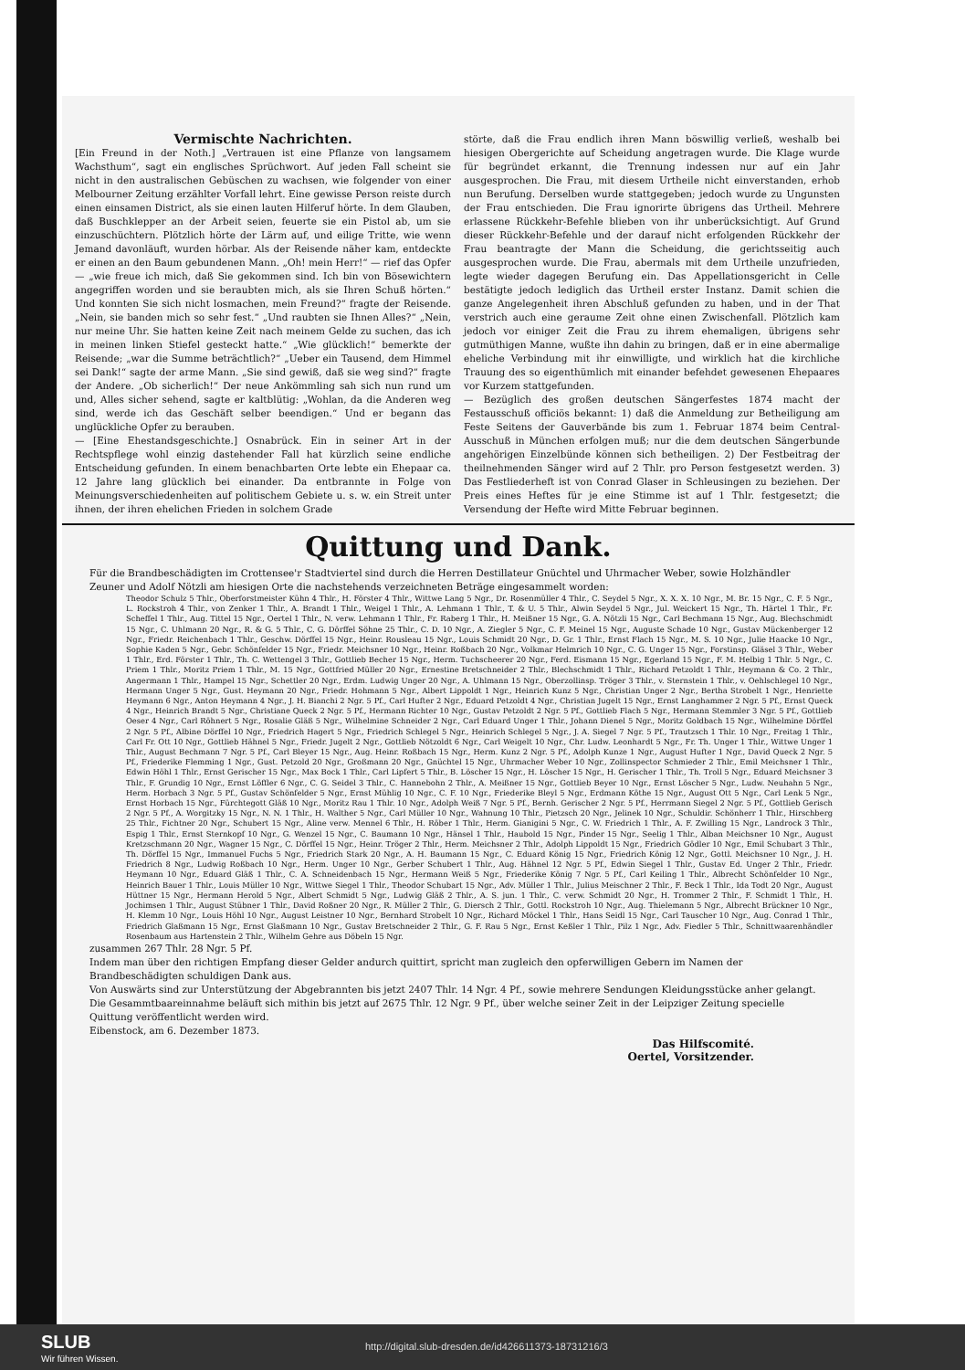Vermischte Nachrichten.
[Ein Freund in der Noth.] „Vertrauen ist eine Pflanze von langsamem Wachsthum“, sagt ein englisches Sprüchwort. Auf jeden Fall scheint sie nicht in den australischen Gebüschen zu wachsen, wie folgender von einer Melbourner Zeitung erzählter Vorfall lehrt. Eine gewisse Person reiste durch einen einsamen District, als sie einen lauten Hilferuf hörte. In dem Glauben, daß Buschklepper an der Arbeit seien, feuerte sie ein Pistol ab, um sie einzuschüchtern. Plötzlich hörte der Lärm auf, und eilige Tritte, wie wenn Jemand davonläuft, wurden hörbar. Als der Reisende näher kam, entdeckte er einen an den Baum gebundenen Mann. „Oh! mein Herr!“ — rief das Opfer — „wie freue ich mich, daß Sie gekommen sind. Ich bin von Bösewichtern angegriffen worden und sie beraubten mich, als sie Ihren Schuß hörten.“ Und konnten Sie sich nicht losmachen, mein Freund?“ fragte der Reisende. „Nein, sie banden mich so sehr fest.“ „Und raubten sie Ihnen Alles?“ „Nein, nur meine Uhr. Sie hatten keine Zeit nach meinem Gelde zu suchen, das ich in meinen linken Stiefel gesteckt hatte.“ „Wie glücklich!“ bemerkte der Reisende; „war die Summe beträchtlich?“ „Ueber ein Tausend, dem Himmel sei Dank!“ sagte der arme Mann. „Sie sind gewiß, daß sie weg sind?“ fragte der Andere. „Ob sicherlich!“ Der neue Ankömmling sah sich nun rund um und, Alles sicher sehend, sagte er kaltblütig: „Wohlan, da die Anderen weg sind, werde ich das Geschäft selber beendigen.“ Und er begann das unglückliche Opfer zu berauben.
— [Eine Ehestandsgeschichte.] Osnabrück. Ein in seiner Art in der Rechtspflege wohl einzig dastehender Fall hat kürzlich seine endliche Entscheidung gefunden. In einem benachbarten Orte lebte ein Ehepaar ca. 12 Jahre lang glücklich bei einander. Da entbrannte in Folge von Meinungsverschiedenheiten auf politischem Gebiete u. s. w. ein Streit unter ihnen, der ihren ehelichen Frieden in solchem Grade
störte, daß die Frau endlich ihren Mann böswillig verließ, weshalb bei hiesigen Obergerichte auf Scheidung angetragen wurde. Die Klage wurde für begründet erkannt, die Trennung indessen nur auf ein Jahr ausgesprochen. Die Frau, mit diesem Urtheile nicht einverstanden, erhob nun Berufung. Derselben wurde stattgegeben; jedoch wurde zu Ungunsten der Frau entschieden. Die Frau ignorirte übrigens das Urtheil. Mehrere erlassene Rückkehr-Befehle blieben von ihr unberücksichtigt. Auf Grund dieser Rückkehr-Befehle und der darauf nicht erfolgenden Rückkehr der Frau beantragte der Mann die Scheidung, die gerichtsseitig auch ausgesprochen wurde. Die Frau, abermals mit dem Urtheile unzufrieden, legte wieder dagegen Berufung ein. Das Appellationsgericht in Celle bestätigte jedoch lediglich das Urtheil erster Instanz. Damit schien die ganze Angelegenheit ihren Abschluß gefunden zu haben, und in der That verstrich auch eine geraume Zeit ohne einen Zwischenfall. Plötzlich kam jedoch vor einiger Zeit die Frau zu ihrem ehemaligen, übrigens sehr gutmüthigen Manne, wußte ihn dahin zu bringen, daß er in eine abermalige eheliche Verbindung mit ihr einwilligte, und wirklich hat die kirchliche Trauung des so eigenthümlich mit einander befehdet gewesenen Ehepaares vor Kurzem stattgefunden.
— Bezüglich des großen deutschen Sängerfestes 1874 macht der Festausschuß officiös bekannt: 1) daß die Anmeldung zur Betheiligung am Feste Seitens der Gauverbände bis zum 1. Februar 1874 beim Central-Ausschuß in München erfolgen muß; nur die dem deutschen Sängerbunde angehörigen Einzelbünde können sich betheiligen. 2) Der Festbeitrag der theilnehmenden Sänger wird auf 2 Thlr. pro Person festgesetzt werden. 3) Das Festliederheft ist von Conrad Glaser in Schleusingen zu beziehen. Der Preis eines Heftes für je eine Stimme ist auf 1 Thlr. festgesetzt; die Versendung der Hefte wird Mitte Februar beginnen.
Quittung und Dank.
Für die Brandbeschädigten im Crottensee'r Stadtviertel sind durch die Herren Destillateur Gnüchtel und Uhrmacher Weber, sowie Holzhändler Zeuner und Adolf Nötzli am hiesigen Orte die nachstehends verzeichneten Beträge eingesammelt worden:
Theodor Schulz 5 Thlr., Oberforstmeister Kühn 4 Thlr., H. Förster 4 Thlr., Wittwe Lang 5 Ngr., Dr. Rosenmüller 4 Thlr., C. Seydel 5 Ngr., X. X. X. 10 Ngr., M. Br. 15 Ngr., C. F. 5 Ngr., L. Rockstroh 4 Thlr., von Zenker 1 Thlr., A. Brandt 1 Thlr., Weigel 1 Thlr., A. Lehmann 1 Thlr., T. & U. 5 Thlr., Alwin Seydel 5 Ngr., Jul. Weickert 15 Ngr., Th. Härtel 1 Thlr., Fr. Scheffel 1 Thlr., Aug. Tittel 15 Ngr., Oertel 1 Thlr., N. verw. Lehmann 1 Thlr., Fr. Raberg 1 Thlr., H. Meißner 15 Ngr., G. A. Nötzli 15 Ngr., Carl Bechmann 15 Ngr., Aug. Blechschmidt 15 Ngr., C. Uhlmann 20 Ngr., R. & G. 5 Thlr., C. G. Dörffel Söhne 25 Thlr., C. D. 10 Ngr., A. Ziegler 5 Ngr., C. F. Meinel 15 Ngr., Auguste Schade 10 Ngr., Gustav Mückenberger 12 Ngr., Friedr. Reichenbach 1 Thlr., Geschw. Dörffel 15 Ngr., Heinr. Rousleau 15 Ngr., Louis Schmidt 20 Ngr., D. Gr. 1 Thlr., Ernst Flach 15 Ngr., M. S. 10 Ngr., Julie Haacke 10 Ngr., Sophie Kaden 5 Ngr., Gebr. Schönfelder 15 Ngr., Friedr. Meichsner 10 Ngr., Heinr. Roßbach 20 Ngr., Volkmar Helmrich 10 Ngr., C. G. Unger 15 Ngr., Forstinsp. Gläsel 3 Thlr., Weber 1 Thlr., Erd. Förster 1 Thlr., Th. C. Wettengel 3 Thlr., Gottlieb Becher 15 Ngr., Herm. Tuchscheerer 20 Ngr., Ferd. Eismann 15 Ngr., Egerland 15 Ngr., F. M. Helbig 1 Thlr. 5 Ngr., C. Priem 1 Thlr., Moritz Priem 1 Thlr., M. 15 Ngr., Gottfried Müller 20 Ngr., Ernestine Bretschneider 2 Thlr., Blechschmidt 1 Thlr., Richard Petzoldt 1 Thlr., Heymann & Co. 2 Thlr., Angermann 1 Thlr., Hampel 15 Ngr., Schettler 20 Ngr., Erdm. Ludwig Unger 20 Ngr., A. Uhlmann 15 Ngr., Oberzollinsp. Tröger 3 Thlr., v. Sternstein 1 Thlr., v. Oehlschlegel 10 Ngr., Hermann Unger 5 Ngr., Gust. Heymann 20 Ngr., Friedr. Hohmann 5 Ngr., Albert Lippoldt 1 Ngr., Heinrich Kunz 5 Ngr., Christian Unger 2 Ngr., Bertha Strobelt 1 Ngr., Henriette Heymann 6 Ngr., Anton Heymann 4 Ngr., J. H. Bianchi 2 Ngr. 5 Pf., Carl Hufter 2 Ngr., Eduard Petzoldt 4 Ngr., Christian Jugelt 15 Ngr., Ernst Langhammer 2 Ngr. 5 Pf., Ernst Queck 4 Ngr., Heinrich Brandt 5 Ngr., Christiane Queck 2 Ngr. 5 Pf., Hermann Richter 10 Ngr., Gustav Petzoldt 2 Ngr. 5 Pf., Gottlieb Flach 5 Ngr., Hermann Stemmler 3 Ngr. 5 Pf., Gottlieb Oeser 4 Ngr., Carl Röhnert 5 Ngr., Rosalie Gläß 5 Ngr., Wilhelmine Schneider 2 Ngr., Carl Eduard Unger 1 Thlr., Johann Dienel 5 Ngr., Moritz Goldbach 15 Ngr., Wilhelmine Dörffel 2 Ngr. 5 Pf., Albine Dörffel 10 Ngr., Friedrich Hagert 5 Ngr., Friedrich Schlegel 5 Ngr., Heinrich Schlegel 5 Ngr., J. A. Siegel 7 Ngr. 5 Pf., Trautzsch 1 Thlr. 10 Ngr., Freitag 1 Thlr., Carl Fr. Ott 10 Ngr., Gottlieb Hähnel 5 Ngr., Friedr. Jugelt 2 Ngr., Gottlieb Nötzoldt 6 Ngr., Carl Weigelt 10 Ngr., Chr. Ludw. Leonhardt 5 Ngr., Fr. Th. Unger 1 Thlr., Wittwe Unger 1 Thlr., August Bechmann 7 Ngr. 5 Pf., Carl Bleyer 15 Ngr., Aug. Heinr. Roßbach 15 Ngr., Herm. Kunz 2 Ngr. 5 Pf., Adolph Kunze 1 Ngr., August Hufter 1 Ngr., David Queck 2 Ngr. 5 Pf., Friederike Flemming 1 Ngr., Gust. Petzold 20 Ngr., Großmann 20 Ngr., Gnüchtel 15 Ngr., Uhrmacher Weber 10 Ngr., Zollinspector Schmieder 2 Thlr., Emil Meichsner 1 Thlr., Edwin Höhl 1 Thlr., Ernst Gerischer 15 Ngr., Max Bock 1 Thlr., Carl Lipfert 5 Thlr., B. Löscher 15 Ngr., H. Löscher 15 Ngr., H. Gerischer 1 Thlr., Th. Troll 5 Ngr., Eduard Meichsner 3 Thlr., F. Grundig 10 Ngr., Ernst Löffler 6 Ngr., C. G. Seidel 3 Thlr., C. Hannebohn 2 Thlr., A. Meißner 15 Ngr., Gottlieb Beyer 10 Ngr., Ernst Löscher 5 Ngr., Ludw. Neuhahn 5 Ngr., Herm. Horbach 3 Ngr. 5 Pf., Gustav Schönfelder 5 Ngr., Ernst Mühlig 10 Ngr., C. F. 10 Ngr., Friederike Bleyl 5 Ngr., Erdmann Köthe 15 Ngr., August Ott 5 Ngr., Carl Lenk 5 Ngr., Ernst Horbach 15 Ngr., Fürchtegott Gläß 10 Ngr., Moritz Rau 1 Thlr. 10 Ngr., Adolph Weiß 7 Ngr. 5 Pf., Bernh. Gerischer 2 Ngr. 5 Pf., Herrmann Siegel 2 Ngr. 5 Pf., Gottlieb Gerisch 2 Ngr. 5 Pf., A. Worgitzky 15 Ngr., N. N. 1 Thlr., H. Walther 5 Ngr., Carl Müller 10 Ngr., Wahnung 10 Thlr., Pietzsch 20 Ngr., Jelinek 10 Ngr., Schuldir. Schönherr 1 Thlr., Hirschberg 25 Thlr., Fichtner 20 Ngr., Schubert 15 Ngr., Aline verw. Mennel 6 Thlr., H. Röber 1 Thlr., Herm. Gianigini 5 Ngr., C. W. Friedrich 1 Thlr., A. F. Zwilling 15 Ngr., Landrock 3 Thlr., Espig 1 Thlr., Ernst Sternkopf 10 Ngr., G. Wenzel 15 Ngr., C. Baumann 10 Ngr., Hänsel 1 Thlr., Haubold 15 Ngr., Pinder 15 Ngr., Seelig 1 Thlr., Alban Meichsner 10 Ngr., August Kretzschmann 20 Ngr., Wagner 15 Ngr., C. Dörffel 15 Ngr., Heinr. Tröger 2 Thlr., Herm. Meichsner 2 Thlr., Adolph Lippoldt 15 Ngr., Friedrich Gödler 10 Ngr., Emil Schubart 3 Thlr., Th. Dörffel 15 Ngr., Immanuel Fuchs 5 Ngr., Friedrich Stark 20 Ngr., A. H. Baumann 15 Ngr., C. Eduard König 15 Ngr., Friedrich König 12 Ngr., Gottl. Meichsner 10 Ngr., J. H. Friedrich 8 Ngr., Ludwig Roßbach 10 Ngr., Herm. Unger 10 Ngr., Gerber Schubert 1 Thlr., Aug. Hähnel 12 Ngr. 5 Pf., Edwin Siegel 1 Thlr., Gustav Ed. Unger 2 Thlr., Friedr. Heymann 10 Ngr., Eduard Gläß 1 Thlr., C. A. Schneidenbach 15 Ngr., Hermann Weiß 5 Ngr., Friederike König 7 Ngr. 5 Pf., Carl Keiling 1 Thlr., Albrecht Schönfelder 10 Ngr., Heinrich Bauer 1 Thlr., Louis Müller 10 Ngr., Wittwe Siegel 1 Thlr., Theodor Schubart 15 Ngr., Adv. Müller 1 Thlr., Julius Meischner 2 Thlr., F. Beck 1 Thlr., Ida Todt 20 Ngr., August Hüttner 15 Ngr., Hermann Herold 5 Ngr., Albert Schmidt 5 Ngr., Ludwig Gläß 2 Thlr., A. S. jun. 1 Thlr., C. verw. Schmidt 20 Ngr., H. Trommer 2 Thlr., F. Schmidt 1 Thlr., H. Jochimsen 1 Thlr., August Stübner 1 Thlr., David Roßner 20 Ngr., R. Müller 2 Thlr., G. Diersch 2 Thlr., Gottl. Rockstroh 10 Ngr., Aug. Thielemann 5 Ngr., Albrecht Brückner 10 Ngr., H. Klemm 10 Ngr., Louis Höhl 10 Ngr., August Leistner 10 Ngr., Bernhard Strobelt 10 Ngr., Richard Möckel 1 Thlr., Hans Seidl 15 Ngr., Carl Tauscher 10 Ngr., Aug. Conrad 1 Thlr., Friedrich Glaßmann 15 Ngr., Ernst Glaßmann 10 Ngr., Gustav Bretschneider 2 Thlr., G. F. Rau 5 Ngr., Ernst Keßler 1 Thlr., Pilz 1 Ngr., Adv. Fiedler 5 Thlr., Schnittwaarenhändler Rosenbaum aus Hartenstein 2 Thlr., Wilhelm Gehre aus Döbeln 15 Ngr.
zusammen 267 Thlr. 28 Ngr. 5 Pf.
Indem man über den richtigen Empfang dieser Gelder andurch quittirt, spricht man zugleich den opferwilligen Gebern im Namen der Brandbeschädigten schuldigen Dank aus.
Von Auswärts sind zur Unterstützung der Abgebrannten bis jetzt 2407 Thlr. 14 Ngr. 4 Pf., sowie mehrere Sendungen Kleidungsstücke anher gelangt.
Die Gesammtbaareinnahme beläuft sich mithin bis jetzt auf 2675 Thlr. 12 Ngr. 9 Pf., über welche seiner Zeit in der Leipziger Zeitung specielle Quittung veröffentlicht werden wird.
Eibenstock, am 6. Dezember 1873.
Das Hilfscomité.
Oertel, Vorsitzender.
SLUB
Wir führen Wissen.
http://digital.slub-dresden.de/id426611373-18731216/3